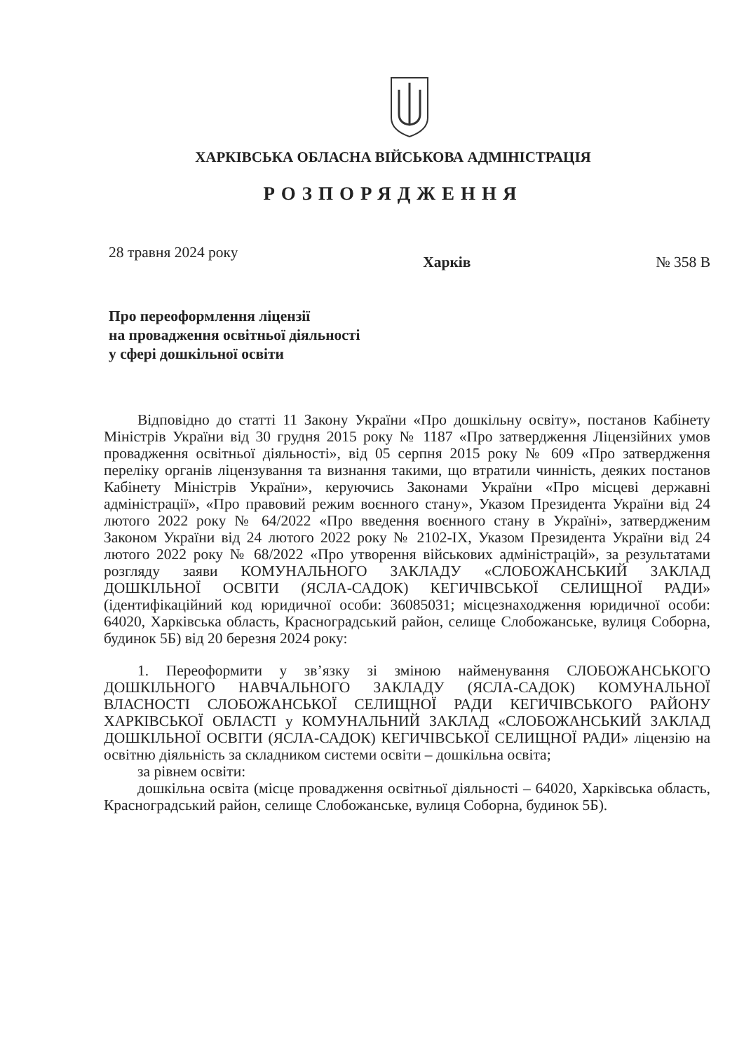ХАРКІВСЬКА ОБЛАСНА ВІЙСЬКОВА АДМІНІСТРАЦІЯ
РОЗПОРЯДЖЕННЯ
28 травня 2024 року Харків № 358 В
Про переоформлення ліцензії
на провадження освітньої діяльності
у сфері дошкільної освіти
Відповідно до статті 11 Закону України «Про дошкільну освіту», постанов Кабінету Міністрів України від 30 грудня 2015 року № 1187 «Про затвердження Ліцензійних умов провадження освітньої діяльності», від 05 серпня 2015 року № 609 «Про затвердження переліку органів ліцензування та визнання такими, що втратили чинність, деяких постанов Кабінету Міністрів України», керуючись Законами України «Про місцеві державні адміністрації», «Про правовий режим воєнного стану», Указом Президента України від 24 лютого 2022 року № 64/2022 «Про введення воєнного стану в Україні», затвердженим Законом України від 24 лютого 2022 року № 2102-IX, Указом Президента України від 24 лютого 2022 року № 68/2022 «Про утворення військових адміністрацій», за результатами розгляду заяви КОМУНАЛЬНОГО ЗАКЛАДУ «СЛОБОЖАНСЬКИЙ ЗАКЛАД ДОШКІЛЬНОЇ ОСВІТИ (ЯСЛА-САДОК) КЕГИЧІВСЬКОЇ СЕЛИЩНОЇ РАДИ» (ідентифікаційний код юридичної особи: 36085031; місцезнаходження юридичної особи: 64020, Харківська область, Красноградський район, селище Слобожанське, вулиця Соборна, будинок 5Б) від 20 березня 2024 року:
1. Переоформити у зв’язку зі зміною найменування СЛОБОЖАНСЬКОГО ДОШКІЛЬНОГО НАВЧАЛЬНОГО ЗАКЛАДУ (ЯСЛА-САДОК) КОМУНАЛЬНОЇ ВЛАСНОСТІ СЛОБОЖАНСЬКОЇ СЕЛИЩНОЇ РАДИ КЕГИЧІВСЬКОГО РАЙОНУ ХАРКІВСЬКОЇ ОБЛАСТІ у КОМУНАЛЬНИЙ ЗАКЛАД «СЛОБОЖАНСЬКИЙ ЗАКЛАД ДОШКІЛЬНОЇ ОСВІТИ (ЯСЛА-САДОК) КЕГИЧІВСЬКОЇ СЕЛИЩНОЇ РАДИ» ліцензію на освітню діяльність за складником системи освіти – дошкільна освіта;
за рівнем освіти:
дошкільна освіта (місце провадження освітньої діяльності – 64020, Харківська область, Красноградський район, селище Слобожанське, вулиця Соборна, будинок 5Б).